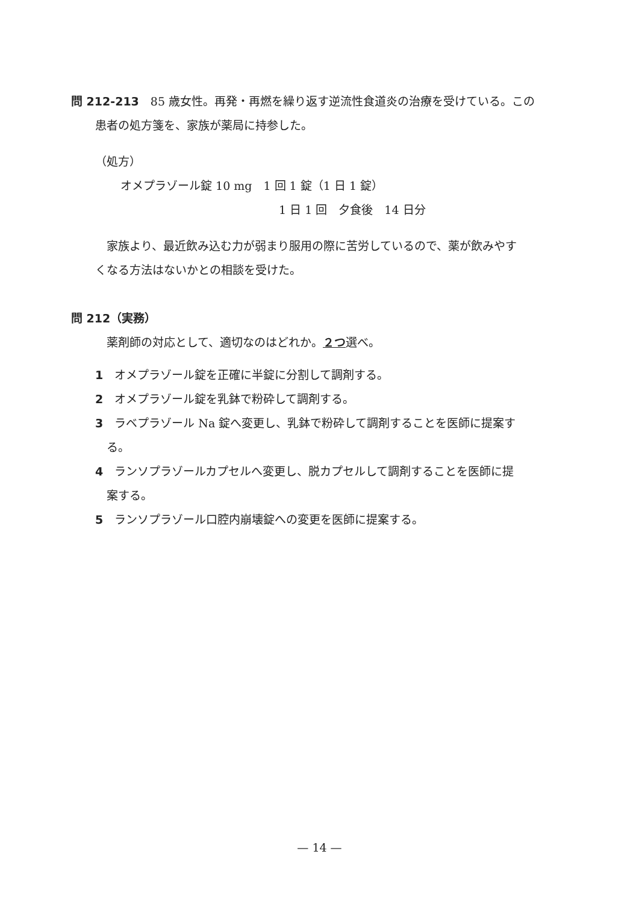問 212-213　85 歳女性。再発・再燃を繰り返す逆流性食道炎の治療を受けている。この
患者の処方箋を、家族が薬局に持参した。
（処方）
オメプラゾール錠 10 mg　1 回 1 錠（1 日 1 錠）
1 日 1 回　夕食後　14 日分
　家族より、最近飲み込む力が弱まり服用の際に苦労しているので、薬が飲みやす
くなる方法はないかとの相談を受けた。
問 212（実務）
　薬剤師の対応として、適切なのはどれか。２つ選べ。
1　オメプラゾール錠を正確に半錠に分割して調剤する。
2　オメプラゾール錠を乳鉢で粉砕して調剤する。
3　ラベプラゾール Na 錠へ変更し、乳鉢で粉砕して調剤することを医師に提案す
　る。
4　ランソプラゾールカプセルへ変更し、脱カプセルして調剤することを医師に提
　案する。
5　ランソプラゾール口腔内崩壊錠への変更を医師に提案する。
— 14 —